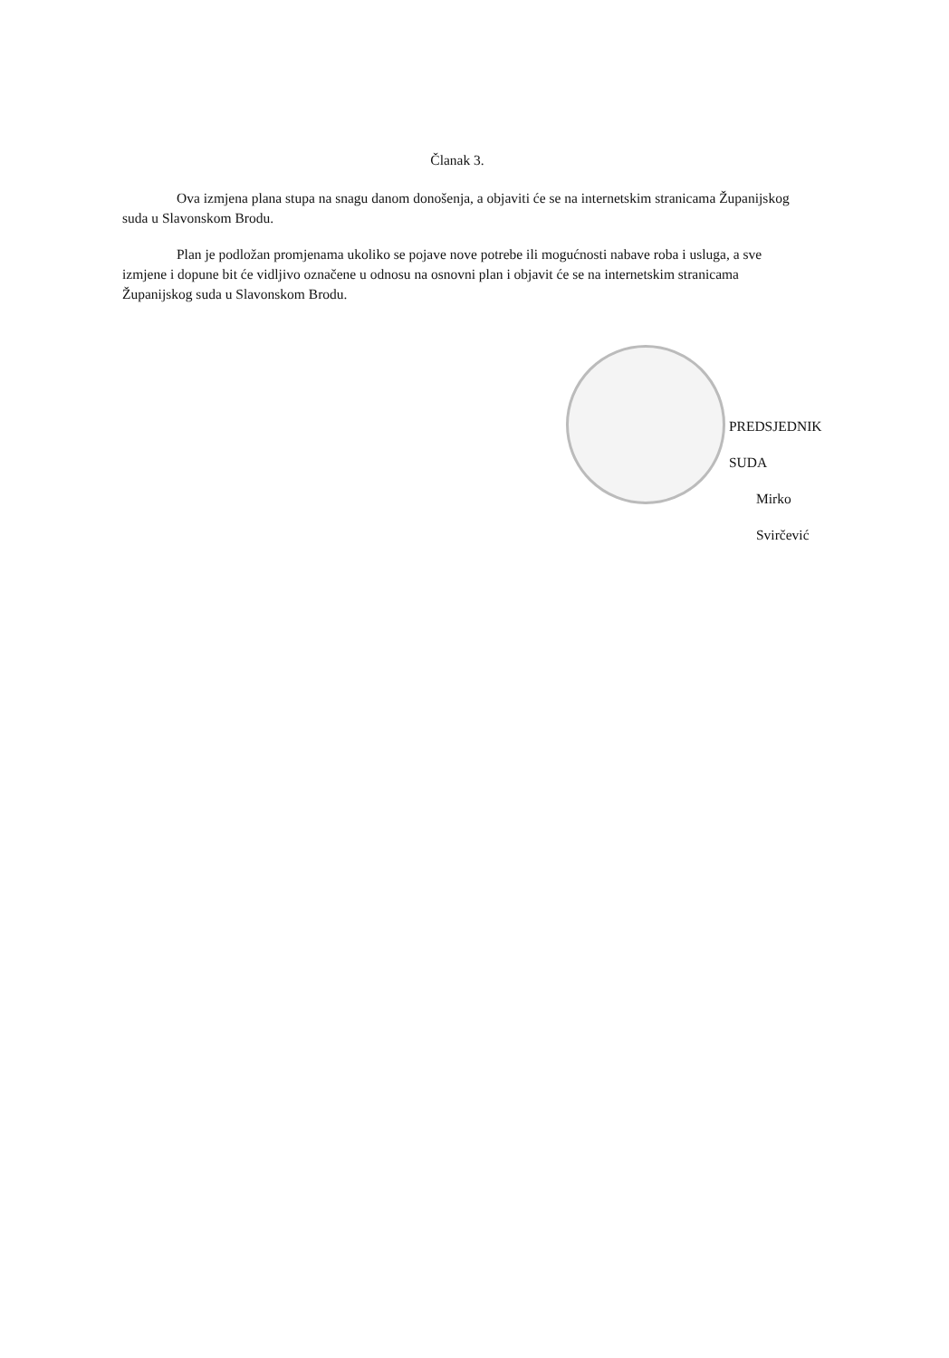Članak 3.
Ova izmjena plana stupa na snagu danom donošenja, a objaviti će se na internetskim stranicama Županijskog suda u Slavonskom Brodu.
Plan je podložan promjenama ukoliko se pojave nove potrebe ili mogućnosti nabave roba i usluga, a sve izmjene i dopune bit će vidljivo označene u odnosu na osnovni plan i objavit će se na internetskim stranicama Županijskog suda u Slavonskom Brodu.
PREDSJEDNIK SUDA
Mirko Svirčević